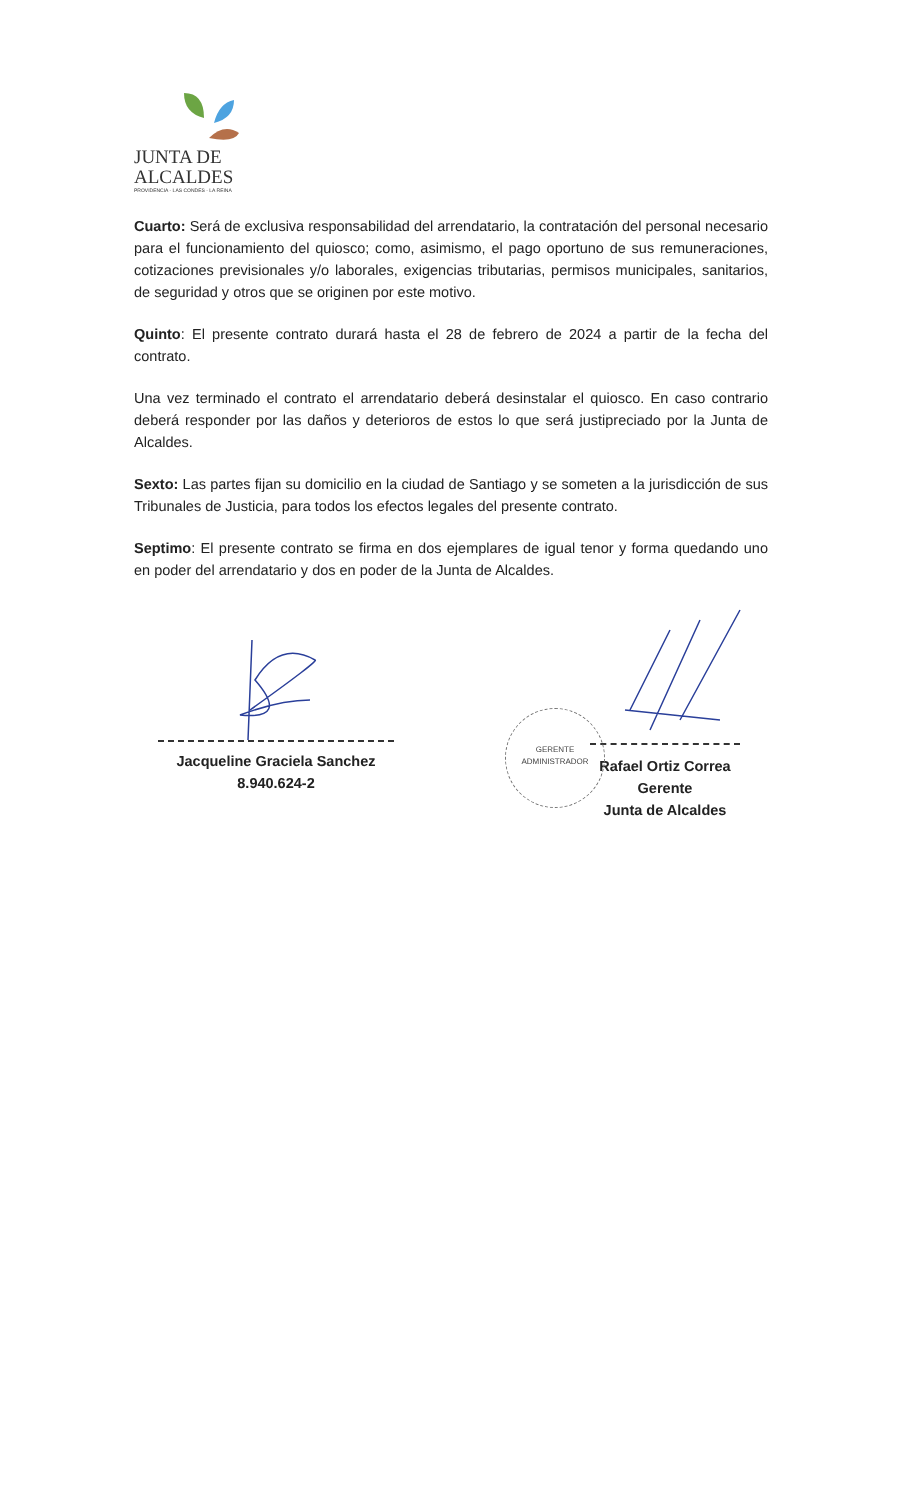JUNTA DE
ALCALDES
PROVIDENCIA - LAS CONDES - LA REINA
Cuarto: Será de exclusiva responsabilidad del arrendatario, la contratación del personal necesario para el funcionamiento del quiosco; como, asimismo, el pago oportuno de sus remuneraciones, cotizaciones previsionales y/o laborales, exigencias tributarias, permisos municipales, sanitarios, de seguridad y otros que se originen por este motivo.
Quinto: El presente contrato durará hasta el 28 de febrero de 2024 a partir de la fecha del contrato.
Una vez terminado el contrato el arrendatario deberá desinstalar el quiosco. En caso contrario deberá responder por las daños y deterioros de estos lo que será justipreciado por la Junta de Alcaldes.
Sexto: Las partes fijan su domicilio en la ciudad de Santiago y se someten a la jurisdicción de sus Tribunales de Justicia, para todos los efectos legales del presente contrato.
Septimo: El presente contrato se firma en dos ejemplares de igual tenor y forma quedando uno en poder del arrendatario y dos en poder de la Junta de Alcaldes.
Jacqueline Graciela Sanchez
8.940.624-2
Rafael Ortiz Correa
Gerente
Junta de Alcaldes
GERENTE
ADMINISTRADOR